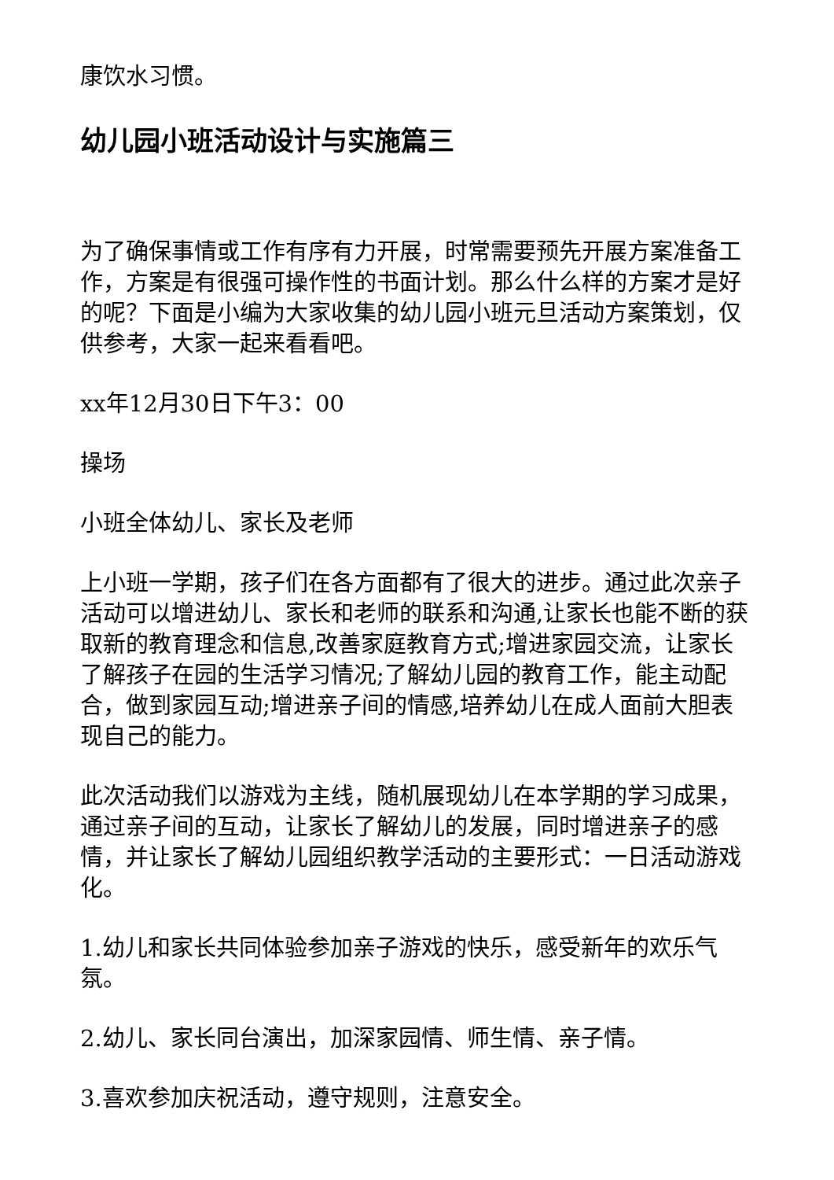康饮水习惯。
幼儿园小班活动设计与实施篇三
为了确保事情或工作有序有力开展，时常需要预先开展方案准备工作，方案是有很强可操作性的书面计划。那么什么样的方案才是好的呢？下面是小编为大家收集的幼儿园小班元旦活动方案策划，仅供参考，大家一起来看看吧。
xx年12月30日下午3：00
操场
小班全体幼儿、家长及老师
上小班一学期，孩子们在各方面都有了很大的进步。通过此次亲子活动可以增进幼儿、家长和老师的联系和沟通,让家长也能不断的获取新的教育理念和信息,改善家庭教育方式;增进家园交流，让家长了解孩子在园的生活学习情况;了解幼儿园的教育工作，能主动配合，做到家园互动;增进亲子间的情感,培养幼儿在成人面前大胆表现自己的能力。
此次活动我们以游戏为主线，随机展现幼儿在本学期的学习成果，通过亲子间的互动，让家长了解幼儿的发展，同时增进亲子的感情，并让家长了解幼儿园组织教学活动的主要形式：一日活动游戏化。
1.幼儿和家长共同体验参加亲子游戏的快乐，感受新年的欢乐气氛。
2.幼儿、家长同台演出，加深家园情、师生情、亲子情。
3.喜欢参加庆祝活动，遵守规则，注意安全。